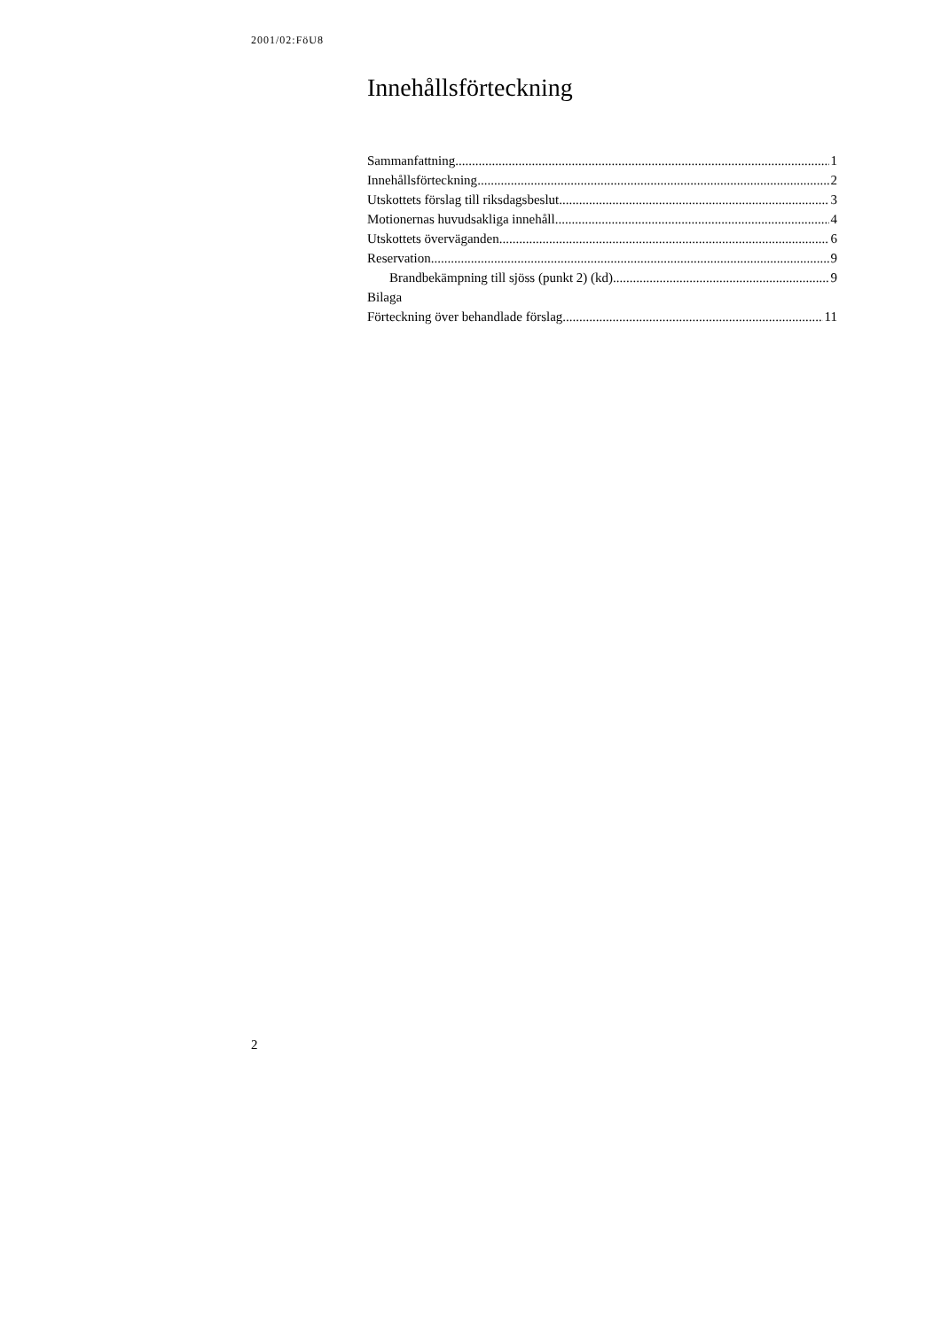2001/02:FöU8
Innehållsförteckning
Sammanfattning 1
Innehållsförteckning 2
Utskottets förslag till riksdagsbeslut 3
Motionernas huvudsakliga innehåll 4
Utskottets överväganden 6
Reservation 9
Brandbekämpning till sjöss (punkt 2) (kd) 9
Bilaga
Förteckning över behandlade förslag 11
2